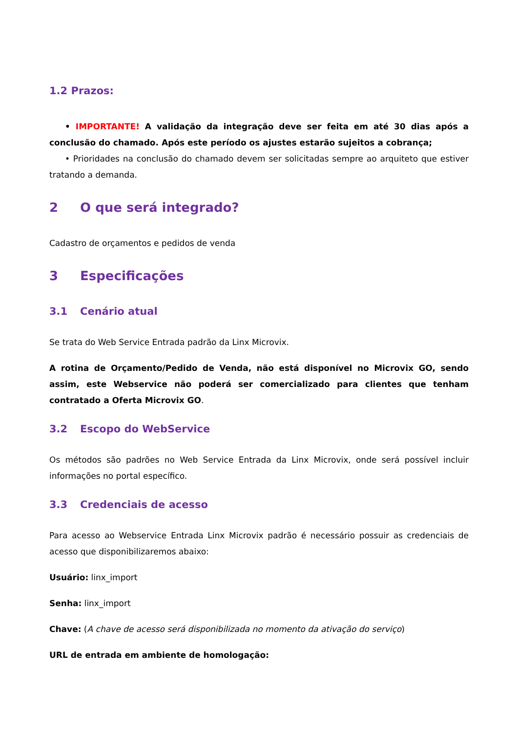1.2 Prazos:
• IMPORTANTE! A validação da integração deve ser feita em até 30 dias após a conclusão do chamado. Após este período os ajustes estarão sujeitos a cobrança;
• Prioridades na conclusão do chamado devem ser solicitadas sempre ao arquiteto que estiver tratando a demanda.
2 O que será integrado?
Cadastro de orçamentos e pedidos de venda
3 Especificações
3.1 Cenário atual
Se trata do Web Service Entrada padrão da Linx Microvix.
A rotina de Orçamento/Pedido de Venda, não está disponível no Microvix GO, sendo assim, este Webservice não poderá ser comercializado para clientes que tenham contratado a Oferta Microvix GO.
3.2 Escopo do WebService
Os métodos são padrões no Web Service Entrada da Linx Microvix, onde será possível incluir informações no portal específico.
3.3 Credenciais de acesso
Para acesso ao Webservice Entrada Linx Microvix padrão é necessário possuir as credenciais de acesso que disponibilizaremos abaixo:
Usuário: linx_import
Senha: linx_import
Chave: (A chave de acesso será disponibilizada no momento da ativação do serviço)
URL de entrada em ambiente de homologação: